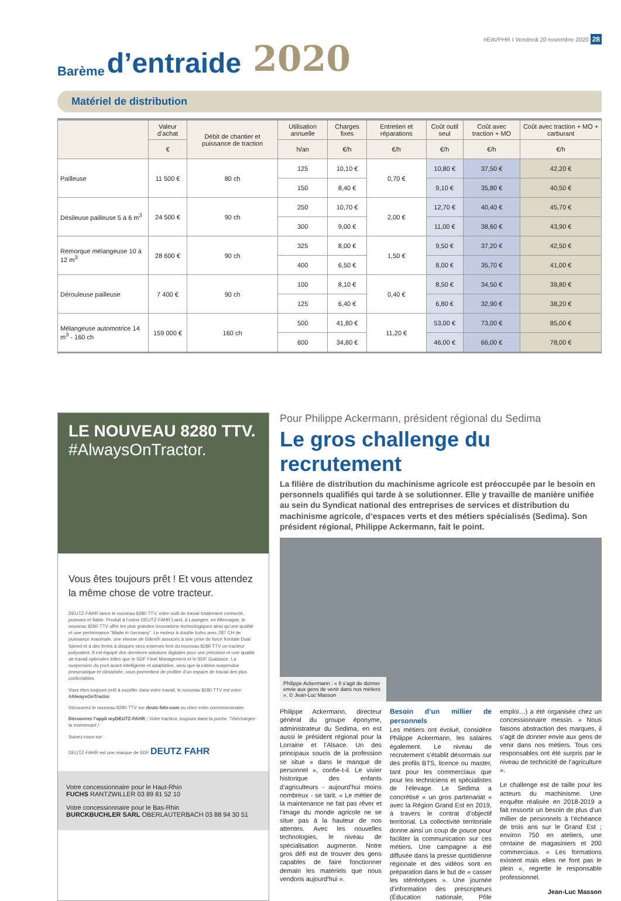Barème
d’entraide
2020
#EAVPHR I Vendredi 20 novembre 2020 28
Matériel de distribution
| | Valeur d’achat | Débit de chantier et puissance de traction | Utilisation annuelle | Charges fixes | Entretien et réparations | Coût outil seul | Coût avec traction + MO | Coût avec traction + MO + carburant |
| --- | --- | --- | --- | --- | --- | --- | --- | --- |
| | € | | h/an | €/h | €/h | €/h | €/h | €/h |
| Pailleuse | 11 500 € | 80 ch | 125 | 10,10 € | 0,70 € | 10,80 € | 37,50 € | 42,20 € |
| | | | 150 | 8,40 € | | 9,10 € | 35,80 € | 40,50 € |
| Désileuse pailleuse 5 à 6 m<sup>3</sup> | 24 500 € | 90 ch | 250 | 10,70 € | 2,00 € | 12,70 € | 40,40 € | 45,70 € |
| | | | 300 | 9,00 € | | 11,00 € | 38,60 € | 43,90 € |
| Remorque mélangeuse 10 à 12 m<sup>3</sup> | 28 600 € | 90 ch | 325 | 8,00 € | 1,50 € | 9,50 € | 37,20 € | 42,50 € |
| | | | 400 | 6,50 € | | 8,00 € | 35,70 € | 41,00 € |
| Dérouleuse pailleuse | 7 400 € | 90 ch | 100 | 8,10 € | 0,40 € | 8,50 € | 34,50 € | 39,80 € |
| | | | 125 | 6,40 € | | 6,80 € | 32,90 € | 38,20 € |
| Mélangeuse automotrice 14 m<sup>3</sup> - 160 ch | 159 000 € | 160 ch | 500 | 41,80 € | 11,20 € | 53,00 € | 73,00 € | 85,00 € |
| | | | 600 | 34,80 € | | 46,00 € | 66,00 € | 78,00 € |
LE NOUVEAU 8280 TTV.
#AlwaysOnTractor.
Vous êtes toujours prêt ! Et vous attendez la même chose de votre tracteur.
DEUTZ-FAHR lance le nouveau 8280 TTV, votre outil de travail totalement connecté, puissant et fiable. Produit à l’usine DEUTZ-FAHR Land, à Lauingen, en Allemagne, le nouveau 8280 TTV offre les plus grandes innovations technologiques ainsi qu’une qualité et une performance "Made in Germany". Le moteur à double turbo avec 287 CH de puissance maximale, une vitesse de 60km/h associés à une prise de force frontale Dual Speed et à des freins à disques secs externes font du nouveau 8280 TTV un tracteur polyvalent. Il est équipé des dernières solutions digitales pour une précision et une qualité de travail optimales telles que le SDF Fleet Management et le SDF Guidance. La suspension du pont avant intelligente et adaptative, ainsi que la cabine suspendue pneumatique et climatisée, vous permettent de profiter d’un espace de travail des plus confortables.
Vous êtes toujours prêt à exceller dans votre travail, le nouveau 8280 TTV est votre #AlwaysOnTractor.
Découvrez le nouveau 8280 TTV sur deutz-fahr.com ou chez votre concessionnaire.
Découvrez l’appli myDEUTZ-FAHR : Votre tracteur, toujours dans la poche. Téléchargez-la maintenant !
Suivez-nous sur :
DEUTZ-FAHR est une marque de SDF DEUTZ FAHR
Votre concessionnaire pour le Haut-Rhin
FUCHS RANTZWILLER 03 89 81 52 10
Votre concessionnaire pour le Bas-Rhin
BURCKBUCHLER SARL OBERLAUTERBACH 03 88 94 30 51
Pour Philippe Ackermann, président régional du Sedima
Le gros challenge du recrutement
La filière de distribution du machinisme agricole est préoccupée par le besoin en personnels qualifiés qui tarde à se solutionner. Elle y travaille de manière unifiée au sein du Syndicat national des entreprises de services et distribution du machinisme agricole, d’espaces verts et des métiers spécialisés (Sedima). Son président régional, Philippe Ackermann, fait le point.
Philippe Ackermann : « Il s’agit de donner envie aux gens de venir dans nos métiers ». © Jean-Luc Masson
Philippe Ackermann, directeur général du groupe éponyme, administrateur du Sedima, en est aussi le président régional pour la Lorraine et l’Alsace. Un des principaux soucis de la profession se situe « dans le manque de personnel », confie-t-il. Le vivier historique des enfants d’agriculteurs - aujourd’hui moins nombreux - se tarit. « Le métier de la maintenance ne fait pas rêver et l’image du monde agricole ne se situe pas à la hauteur de nos attentes. Avec les nouvelles technologies, le niveau de spécialisation augmente. Notre gros défi est de trouver des gens capables de faire fonctionner demain les matériels que nous vendons aujourd’hui ».
Besoin d’un millier de personnels
Les métiers ont évolué, considère Philippe Ackermann, les salaires également. Le niveau de recrutement s’établit désormais sur des profils BTS, licence ou master, tant pour les commerciaux que pour les techniciens et spécialistes de l’élevage. Le Sedima a concrétisé « un gros partenariat » avec la Région Grand Est en 2019, à travers le contrat d’objectif territorial. La collectivité territoriale donne ainsi un coup de pouce pour faciliter la communication sur ces métiers. Une campagne a été diffusée dans la presse quotidienne régionale et des vidéos sont en préparation dans le but de « casser les stéréotypes ». Une journée d’information des prescripteurs (Éducation nationale, Pôle emploi…) a été organisée chez un concessionnaire messin. « Nous faisons abstraction des marques, il s’agit de donner envie aux gens de venir dans nos métiers. Tous ces responsables ont été surpris par le niveau de technicité de l’agriculture ».
Le challenge est de taille pour les acteurs du machinisme. Une enquête réalisée en 2018-2019 a fait ressortir un besoin de plus d’un millier de personnels à l’échéance de trois ans sur le Grand Est ; environ 750 en ateliers, une centaine de magasiniers et 200 commerciaux. « Les formations existent mais elles ne font pas le plein », regrette le responsable professionnel.
Jean-Luc Masson